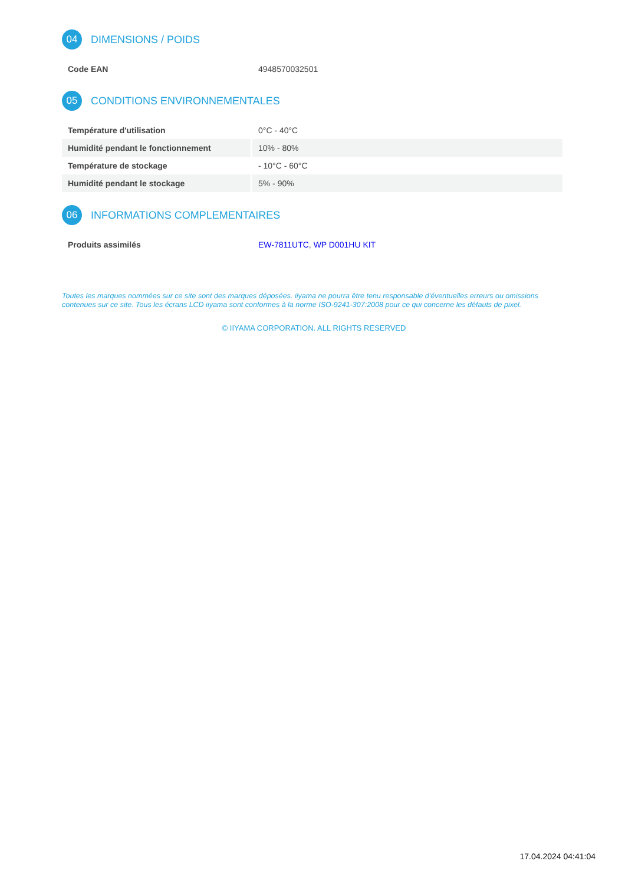04 DIMENSIONS / POIDS
| Code EAN | 4948570032501 |
05 CONDITIONS ENVIRONNEMENTALES
| Température d'utilisation | 0°C - 40°C |
| Humidité pendant le fonctionnement | 10% - 80% |
| Température de stockage | - 10°C - 60°C |
| Humidité pendant le stockage | 5% - 90% |
06 INFORMATIONS COMPLEMENTAIRES
| Produits assimilés | EW-7811UTC , WP D001HU KIT |
Toutes les marques nommées sur ce site sont des marques déposées. iiyama ne pourra être tenu responsable d'éventuelles erreurs ou omissions contenues sur ce site. Tous les écrans LCD iiyama sont conformes à la norme ISO-9241-307:2008 pour ce qui concerne les défauts de pixel.
© IIYAMA CORPORATION. ALL RIGHTS RESERVED
17.04.2024 04:41:04